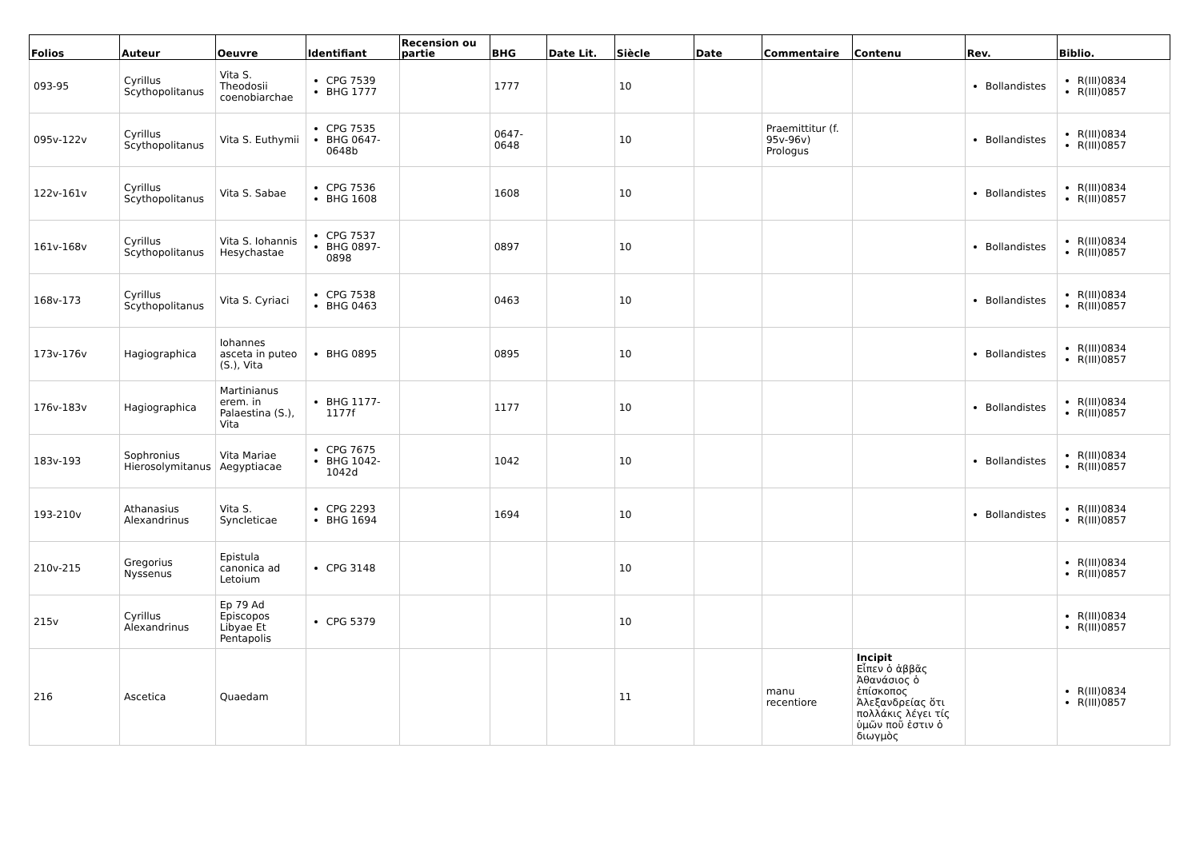| Folios | Auteur | Oeuvre | Identifiant | Recension ou partie | BHG | Date Lit. | Siècle | Date | Commentaire | Contenu | Rev. | Biblio. |
| --- | --- | --- | --- | --- | --- | --- | --- | --- | --- | --- | --- | --- |
| 093-95 | Cyrillus Scythopolitanus | Vita S. Theodosii coenobiarchae | CPG 7539 BHG 1777 | | 1777 | | 10 | | | | Bollandistes | R(III)0834 R(III)0857 |
| 095v-122v | Cyrillus Scythopolitanus | Vita S. Euthymii | CPG 7535 BHG 0647-0648b | | 0647-0648 | | 10 | | Praemittitur (f. 95v-96v) Prologus | | Bollandistes | R(III)0834 R(III)0857 |
| 122v-161v | Cyrillus Scythopolitanus | Vita S. Sabae | CPG 7536 BHG 1608 | | 1608 | | 10 | | | | Bollandistes | R(III)0834 R(III)0857 |
| 161v-168v | Cyrillus Scythopolitanus | Vita S. Iohannis Hesychastae | CPG 7537 BHG 0897-0898 | | 0897 | | 10 | | | | Bollandistes | R(III)0834 R(III)0857 |
| 168v-173 | Cyrillus Scythopolitanus | Vita S. Cyriaci | CPG 7538 BHG 0463 | | 0463 | | 10 | | | | Bollandistes | R(III)0834 R(III)0857 |
| 173v-176v | Hagiographica | Iohannes asceta in puteo (S.), Vita | BHG 0895 | | 0895 | | 10 | | | | Bollandistes | R(III)0834 R(III)0857 |
| 176v-183v | Hagiographica | Martinianus erem. in Palaestina (S.), Vita | BHG 1177-1177f | | 1177 | | 10 | | | | Bollandistes | R(III)0834 R(III)0857 |
| 183v-193 | Sophronius Hierosolymitanus | Vita Mariae Aegyptiacae | CPG 7675 BHG 1042-1042d | | 1042 | | 10 | | | | Bollandistes | R(III)0834 R(III)0857 |
| 193-210v | Athanasius Alexandrinus | Vita S. Syncleticae | CPG 2293 BHG 1694 | | 1694 | | 10 | | | | Bollandistes | R(III)0834 R(III)0857 |
| 210v-215 | Gregorius Nyssenus | Epistula canonica ad Letoium | CPG 3148 | | | | 10 | | | | | R(III)0834 R(III)0857 |
| 215v | Cyrillus Alexandrinus | Ep 79 Ad Episcopos Libyae Et Pentapolis | CPG 5379 | | | | 10 | | | | | R(III)0834 R(III)0857 |
| 216 | Ascetica | Quaedam | | | | | 11 | | manu recentiore | Incipit Εἶπεν ὁ ἀββᾶς Ἀθανάσιος ὁ ἐπίσκοπος Ἀλεξανδρείας ὅτι πολλάκις λέγει τίς ὑμῶν ποῦ ἐστιν ὁ διωγμὸς | | R(III)0834 R(III)0857 |